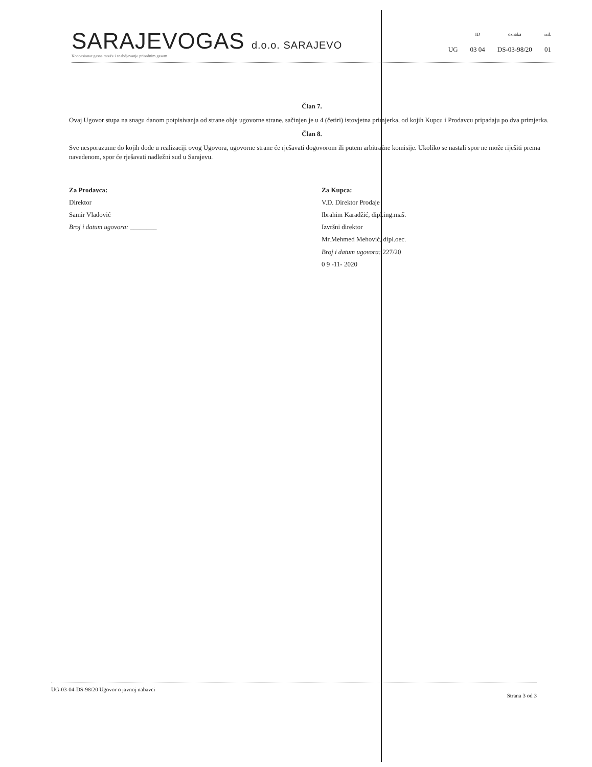SARAJEVOGAS d.o.o. SARAJEVO
Koncesionar gasne mreže i snabdjevanje prirodnim gasom
| | ID | oznaka | izd. |
| --- | --- | --- | --- |
| UG | 03 04 | DS-03-98/20 | 01 |
Član 7.
Ovaj Ugovor stupa na snagu danom potpisivanja od strane obje ugovorne strane, sačinjen je u 4 (četiri) istovjetna primjerka, od kojih Kupcu i Prodavcu pripadaju po dva primjerka.
Član 8.
Sve nesporazume do kojih dođe u realizaciji ovog Ugovora, ugovorne strane će rješavati dogovorom ili putem arbitražne komisije. Ukoliko se nastali spor ne može riješiti prema navedenom, spor će rješavati nadležni sud u Sarajevu.
Za Prodavca:
Direktor
Samir Vladović
Broj i datum ugovora: ________
Za Kupca:
V.D. Direktor Prodaje
Ibrahim Karadžić, dipl.ing.maš.
Izvršni direktor
Mr.Mehmed Mehović, dipl.oec.
Broj i datum ugovora: 227/20
0 9 -11- 2020
UG-03-04-DS-98/20 Ugovor o javnoj nabavci
Strana 3 od 3